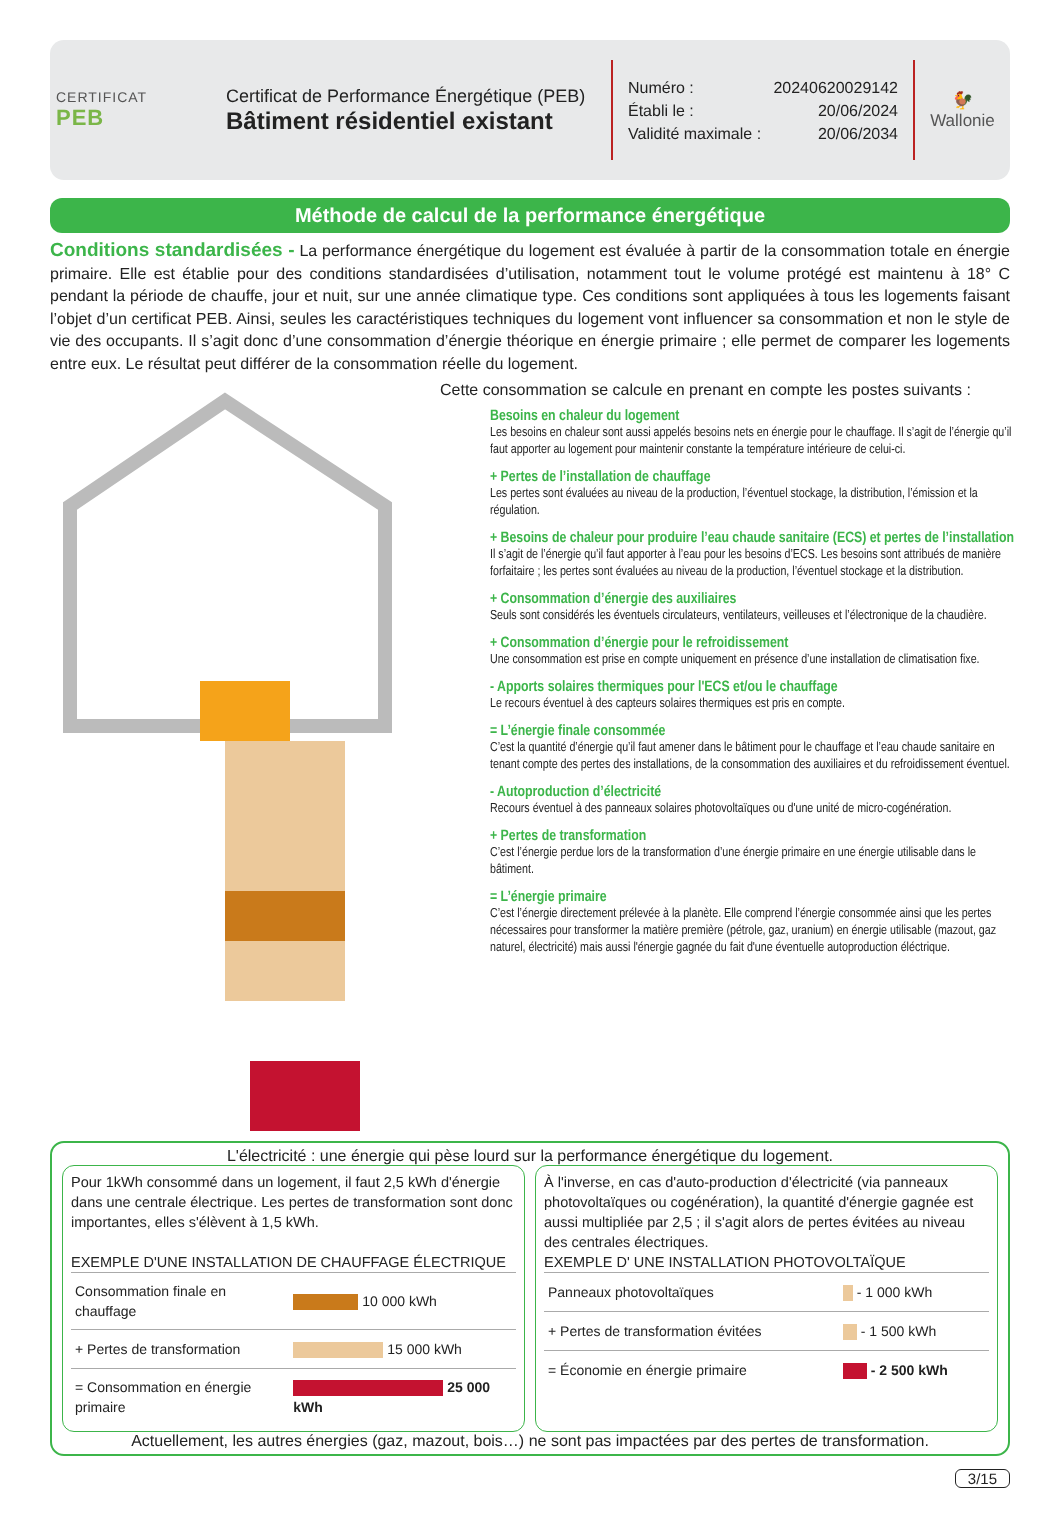CERTIFICAT
PEB
Certificat de Performance Énergétique (PEB)
Bâtiment résidentiel existant
Numéro : 20240620029142
Établi le : 20/06/2024
Validité maximale : 20/06/2034
🐓
Wallonie
Méthode de calcul de la performance énergétique
Conditions standardisées - La performance énergétique du logement est évaluée à partir de la consommation totale en énergie primaire. Elle est établie pour des conditions standardisées d’utilisation, notamment tout le volume protégé est maintenu à 18° C pendant la période de chauffe, jour et nuit, sur une année climatique type. Ces conditions sont appliquées à tous les logements faisant l’objet d’un certificat PEB. Ainsi, seules les caractéristiques techniques du logement vont influencer sa consommation et non le style de vie des occupants. Il s’agit donc d’une consommation d’énergie théorique en énergie primaire ; elle permet de comparer les logements entre eux. Le résultat peut différer de la consommation réelle du logement.
Cette consommation se calcule en prenant en compte les postes suivants :
Besoins en chaleur du logement
Les besoins en chaleur sont aussi appelés besoins nets en énergie pour le chauffage. Il s’agit de l’énergie qu’il faut apporter au logement pour maintenir constante la température intérieure de celui-ci.
+ Pertes de l’installation de chauffage
Les pertes sont évaluées au niveau de la production, l’éventuel stockage, la distribution, l’émission et la régulation.
+ Besoins de chaleur pour produire l’eau chaude sanitaire (ECS) et pertes de l’installation
Il s’agit de l’énergie qu’il faut apporter à l’eau pour les besoins d’ECS. Les besoins sont attribués de manière forfaitaire ; les pertes sont évaluées au niveau de la production, l’éventuel stockage et la distribution.
+ Consommation d’énergie des auxiliaires
Seuls sont considérés les éventuels circulateurs, ventilateurs, veilleuses et l’électronique de la chaudière.
+ Consommation d’énergie pour le refroidissement
Une consommation est prise en compte uniquement en présence d’une installation de climatisation fixe.
- Apports solaires thermiques pour l'ECS et/ou le chauffage
Le recours éventuel à des capteurs solaires thermiques est pris en compte.
= L’énergie finale consommée
C’est la quantité d’énergie qu’il faut amener dans le bâtiment pour le chauffage et l’eau chaude sanitaire en tenant compte des pertes des installations, de la consommation des auxiliaires et du refroidissement éventuel.
- Autoproduction d’électricité
Recours éventuel à des panneaux solaires photovoltaïques ou d'une unité de micro-cogénération.
+ Pertes de transformation
C’est l’énergie perdue lors de la transformation d’une énergie primaire en une énergie utilisable dans le bâtiment.
= L’énergie primaire
C’est l’énergie directement prélevée à la planète. Elle comprend l’énergie consommée ainsi que les pertes nécessaires pour transformer la matière première (pétrole, gaz, uranium) en énergie utilisable (mazout, gaz naturel, électricité) mais aussi l'énergie gagnée du fait d'une éventuelle autoproduction éléctrique.
L'électricité : une énergie qui pèse lourd sur la performance énergétique du logement.
Pour 1kWh consommé dans un logement, il faut 2,5 kWh d'énergie dans une centrale électrique. Les pertes de transformation sont donc importantes, elles s'élèvent à 1,5 kWh.
EXEMPLE D'UNE INSTALLATION DE CHAUFFAGE ÉLECTRIQUE
| Consommation finale en chauffage | 10 000 kWh |
| + Pertes de transformation | 15 000 kWh |
| = Consommation en énergie primaire | 25 000 kWh |
À l'inverse, en cas d'auto-production d'électricité (via panneaux photovoltaïques ou cogénération), la quantité d'énergie gagnée est aussi multipliée par 2,5 ; il s'agit alors de pertes évitées au niveau des centrales électriques.
EXEMPLE D' UNE INSTALLATION PHOTOVOLTAÏQUE
| Panneaux photovoltaïques | - 1 000 kWh |
| + Pertes de transformation évitées | - 1 500 kWh |
| = Économie en énergie primaire | - 2 500 kWh |
Actuellement, les autres énergies (gaz, mazout, bois…) ne sont pas impactées par des pertes de transformation.
3/15